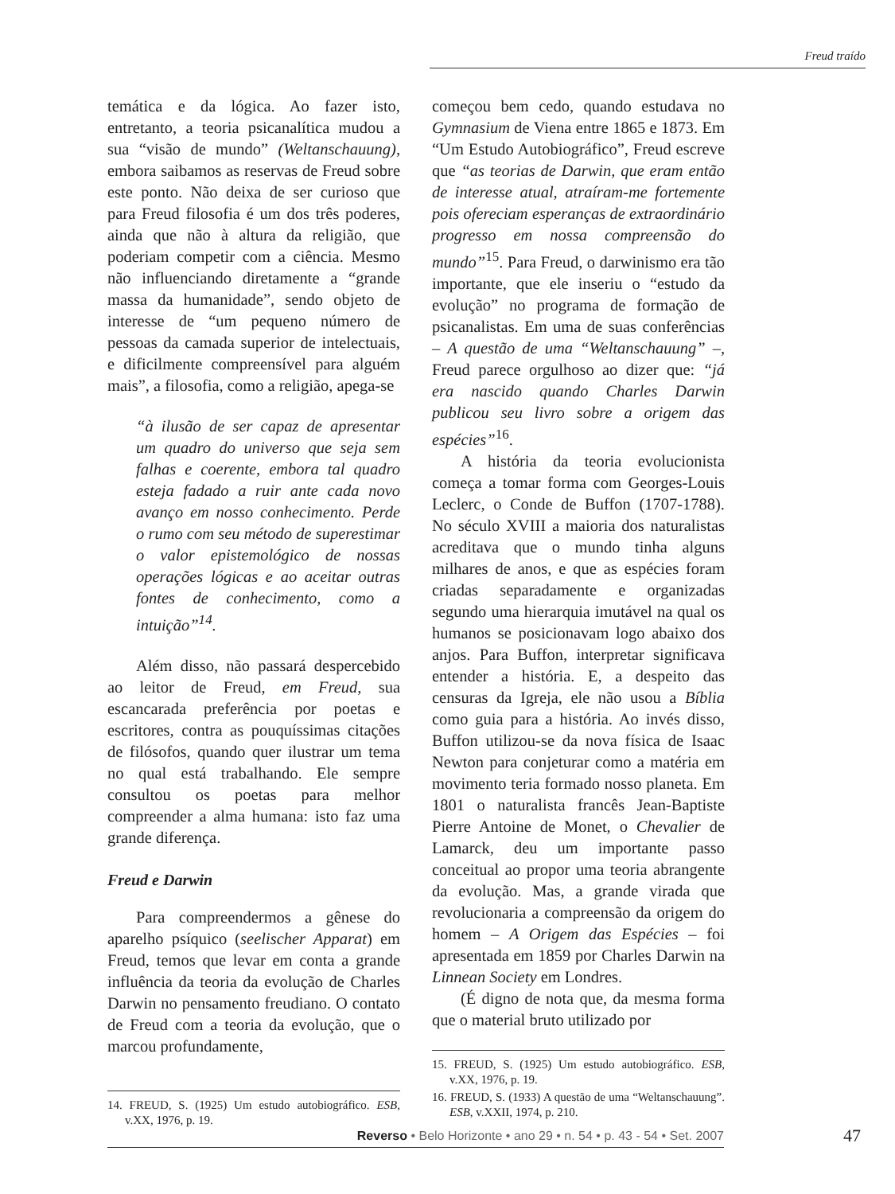Freud traído
temática e da lógica. Ao fazer isto, entretanto, a teoria psicanalítica mudou a sua “visão de mundo” (Weltanschauung), embora saibamos as reservas de Freud sobre este ponto. Não deixa de ser curioso que para Freud filosofia é um dos três poderes, ainda que não à altura da religião, que poderiam competir com a ciência. Mesmo não influenciando diretamente a “grande massa da humanidade”, sendo objeto de interesse de “um pequeno número de pessoas da camada superior de intelectuais, e dificilmente compreensível para alguém mais”, a filosofia, como a religião, apega-se
“à ilusão de ser capaz de apresentar um quadro do universo que seja sem falhas e coerente, embora tal quadro esteja fadado a ruir ante cada novo avanço em nosso conhecimento. Perde o rumo com seu método de superestimar o valor epistemológico de nossas operações lógicas e ao aceitar outras fontes de conhecimento, como a intuição”<sup>14</sup>.
Além disso, não passará despercebido ao leitor de Freud, em Freud, sua escancarada preferência por poetas e escritores, contra as pouquíssimas citações de filósofos, quando quer ilustrar um tema no qual está trabalhando. Ele sempre consultou os poetas para melhor compreender a alma humana: isto faz uma grande diferença.
Freud e Darwin
Para compreendermos a gênese do aparelho psíquico (seelischer Apparat) em Freud, temos que levar em conta a grande influência da teoria da evolução de Charles Darwin no pensamento freudiano. O contato de Freud com a teoria da evolução, que o marcou profundamente,
14. FREUD, S. (1925) Um estudo autobiográfico. ESB, v.XX, 1976, p. 19.
começou bem cedo, quando estudava no Gymnasium de Viena entre 1865 e 1873. Em “Um Estudo Autobiográfico”, Freud escreve que “as teorias de Darwin, que eram então de interesse atual, atraíram-me fortemente pois ofereciam esperanças de extraordinário progresso em nossa compreensão do mundo”<sup>15</sup>. Para Freud, o darwinismo era tão importante, que ele inseriu o “estudo da evolução” no programa de formação de psicanalistas. Em uma de suas conferências – A questão de uma “Weltanschauung” –, Freud parece orgulhoso ao dizer que: “já era nascido quando Charles Darwin publicou seu livro sobre a origem das espécies”<sup>16</sup>.
A história da teoria evolucionista começa a tomar forma com Georges-Louis Leclerc, o Conde de Buffon (1707-1788). No século XVIII a maioria dos naturalistas acreditava que o mundo tinha alguns milhares de anos, e que as espécies foram criadas separadamente e organizadas segundo uma hierarquia imutável na qual os humanos se posicionavam logo abaixo dos anjos. Para Buffon, interpretar significava entender a história. E, a despeito das censuras da Igreja, ele não usou a Bíblia como guia para a história. Ao invés disso, Buffon utilizou-se da nova física de Isaac Newton para conjeturar como a matéria em movimento teria formado nosso planeta. Em 1801 o naturalista francês Jean-Baptiste Pierre Antoine de Monet, o Chevalier de Lamarck, deu um importante passo conceitual ao propor uma teoria abrangente da evolução. Mas, a grande virada que revolucionaria a compreensão da origem do homem – A Origem das Espécies – foi apresentada em 1859 por Charles Darwin na Linnean Society em Londres.
(É digno de nota que, da mesma forma que o material bruto utilizado por
15. FREUD, S. (1925) Um estudo autobiográfico. ESB, v.XX, 1976, p. 19.
16. FREUD, S. (1933) A questão de uma “Weltanschauung”. ESB, v.XXII, 1974, p. 210.
Reverso • Belo Horizonte • ano 29 • n. 54 • p. 43 - 54 • Set. 2007 47